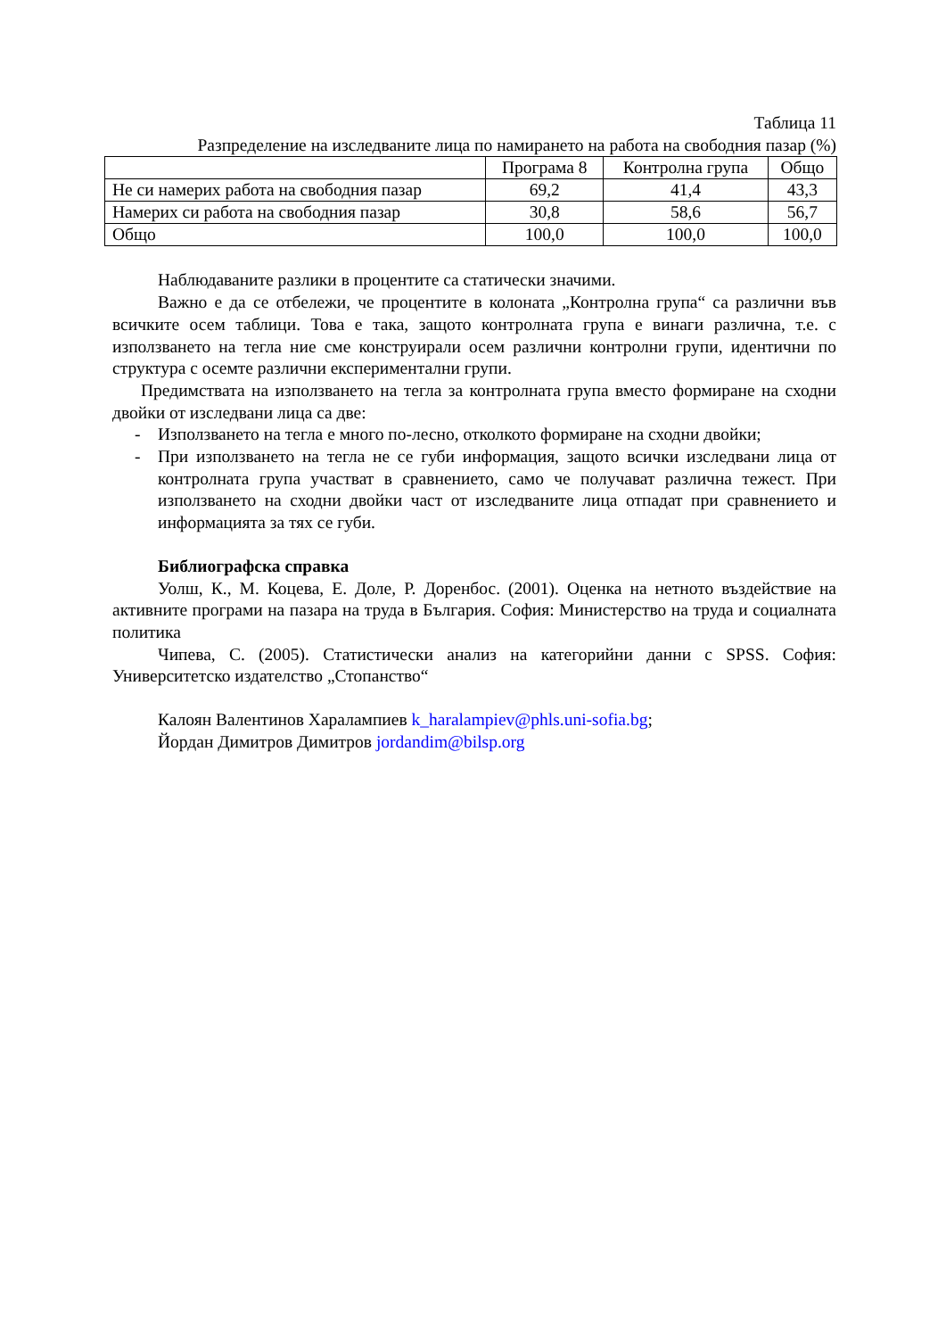Таблица 11
Разпределение на изследваните лица по намирането на работа на свободния пазар (%)
| | Програма 8 | Контролна група | Общо |
| --- | --- | --- | --- |
| Не си намерих работа на свободния пазар | 69,2 | 41,4 | 43,3 |
| Намерих си работа на свободния пазар | 30,8 | 58,6 | 56,7 |
| Общо | 100,0 | 100,0 | 100,0 |
Наблюдаваните разлики в процентите са статически значими.
Важно е да се отбележи, че процентите в колоната „Контролна група“ са различни във всичките осем таблици. Това е така, защото контролната група е винаги различна, т.е. с използването на тегла ние сме конструирали осем различни контролни групи, идентични по структура с осемте различни експериментални групи.
Предимствата на използването на тегла за контролната група вместо формиране на сходни двойки от изследвани лица са две:
- Използването на тегла е много по-лесно, отколкото формиране на сходни двойки;
- При използването на тегла не се губи информация, защото всички изследвани лица от контролната група участват в сравнението, само че получават различна тежест. При използването на сходни двойки част от изследваните лица отпадат при сравнението и информацията за тях се губи.
Библиографска справка
Уолш, К., М. Коцева, Е. Доле, Р. Доренбос. (2001). Оценка на нетното въздействие на активните програми на пазара на труда в България. София: Министерство на труда и социалната политика
Чипева, С. (2005). Статистически анализ на категорийни данни с SPSS. София: Университетско издателство „Стопанство“
Калоян Валентинов Харалампиев k_haralampiev@phls.uni-sofia.bg;
Йордан Димитров Димитров jordandim@bilsp.org